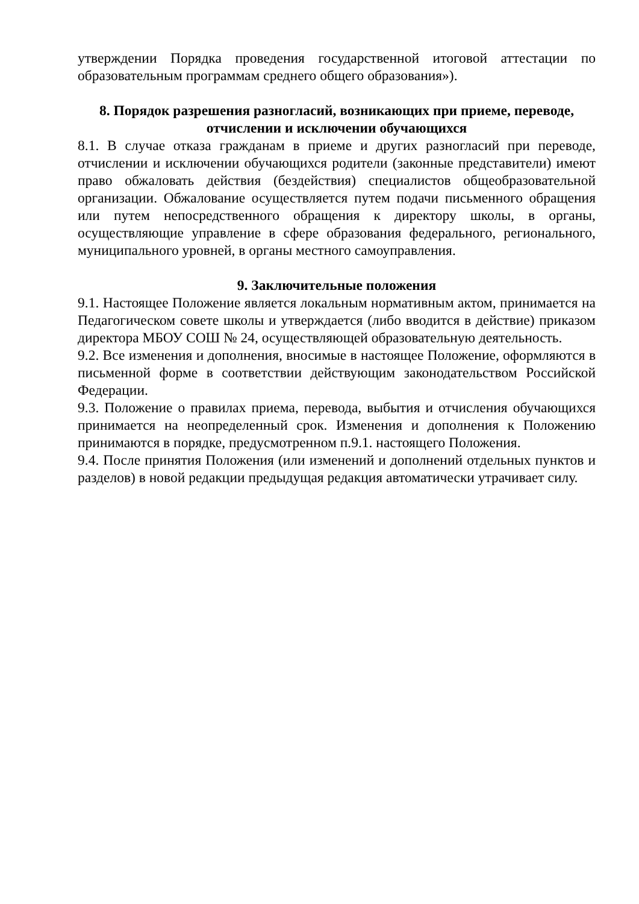утверждении Порядка проведения государственной итоговой аттестации по образовательным программам среднего общего образования»).
8. Порядок разрешения разногласий, возникающих при приеме, переводе, отчислении и исключении обучающихся
8.1. В случае отказа гражданам в приеме и других разногласий при переводе, отчислении и исключении обучающихся родители (законные представители) имеют право обжаловать действия (бездействия) специалистов общеобразовательной организации. Обжалование осуществляется путем подачи письменного обращения или путем непосредственного обращения к директору школы, в органы, осуществляющие управление в сфере образования федерального, регионального, муниципального уровней, в органы местного самоуправления.
9. Заключительные положения
9.1. Настоящее Положение является локальным нормативным актом, принимается на Педагогическом совете школы и утверждается (либо вводится в действие) приказом директора МБОУ СОШ № 24, осуществляющей образовательную деятельность.
9.2. Все изменения и дополнения, вносимые в настоящее Положение, оформляются в письменной форме в соответствии действующим законодательством Российской Федерации.
9.3. Положение о правилах приема, перевода, выбытия и отчисления обучающихся принимается на неопределенный срок. Изменения и дополнения к Положению принимаются в порядке, предусмотренном п.9.1. настоящего Положения.
9.4. После принятия Положения (или изменений и дополнений отдельных пунктов и разделов) в новой редакции предыдущая редакция автоматически утрачивает силу.